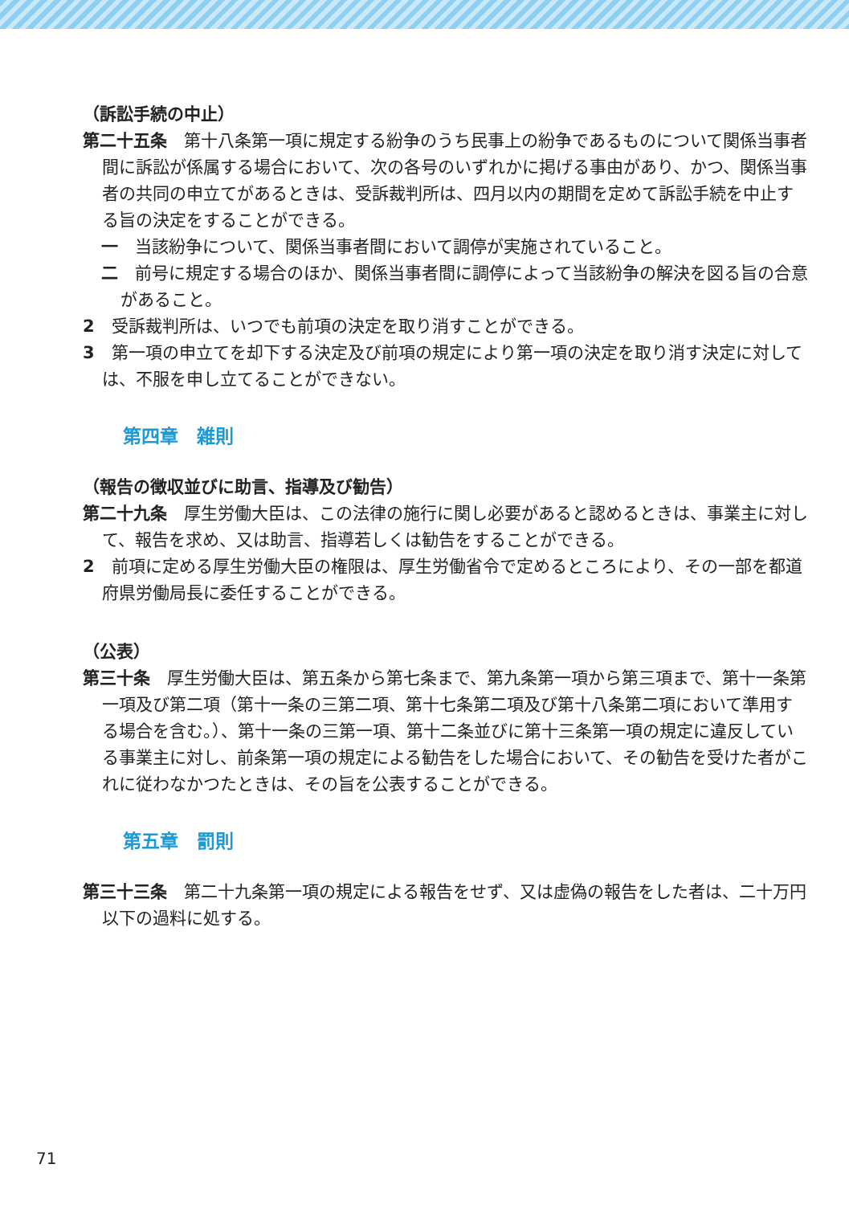（訴訟手続の中止）
第二十五条　第十八条第一項に規定する紛争のうち民事上の紛争であるものについて関係当事者間に訴訟が係属する場合において、次の各号のいずれかに掲げる事由があり、かつ、関係当事者の共同の申立てがあるときは、受訴裁判所は、四月以内の期間を定めて訴訟手続を中止する旨の決定をすることができる。
一　当該紛争について、関係当事者間において調停が実施されていること。
二　前号に規定する場合のほか、関係当事者間に調停によって当該紛争の解決を図る旨の合意があること。
2　受訴裁判所は、いつでも前項の決定を取り消すことができる。
3　第一項の申立てを却下する決定及び前項の規定により第一項の決定を取り消す決定に対しては、不服を申し立てることができない。
第四章　雑則
（報告の徴収並びに助言、指導及び勧告）
第二十九条　厚生労働大臣は、この法律の施行に関し必要があると認めるときは、事業主に対して、報告を求め、又は助言、指導若しくは勧告をすることができる。
2　前項に定める厚生労働大臣の権限は、厚生労働省令で定めるところにより、その一部を都道府県労働局長に委任することができる。
（公表）
第三十条　厚生労働大臣は、第五条から第七条まで、第九条第一項から第三項まで、第十一条第一項及び第二項（第十一条の三第二項、第十七条第二項及び第十八条第二項において準用する場合を含む。）、第十一条の三第一項、第十二条並びに第十三条第一項の規定に違反している事業主に対し、前条第一項の規定による勧告をした場合において、その勧告を受けた者がこれに従わなかつたときは、その旨を公表することができる。
第五章　罰則
第三十三条　第二十九条第一項の規定による報告をせず、又は虚偽の報告をした者は、二十万円以下の過料に処する。
71